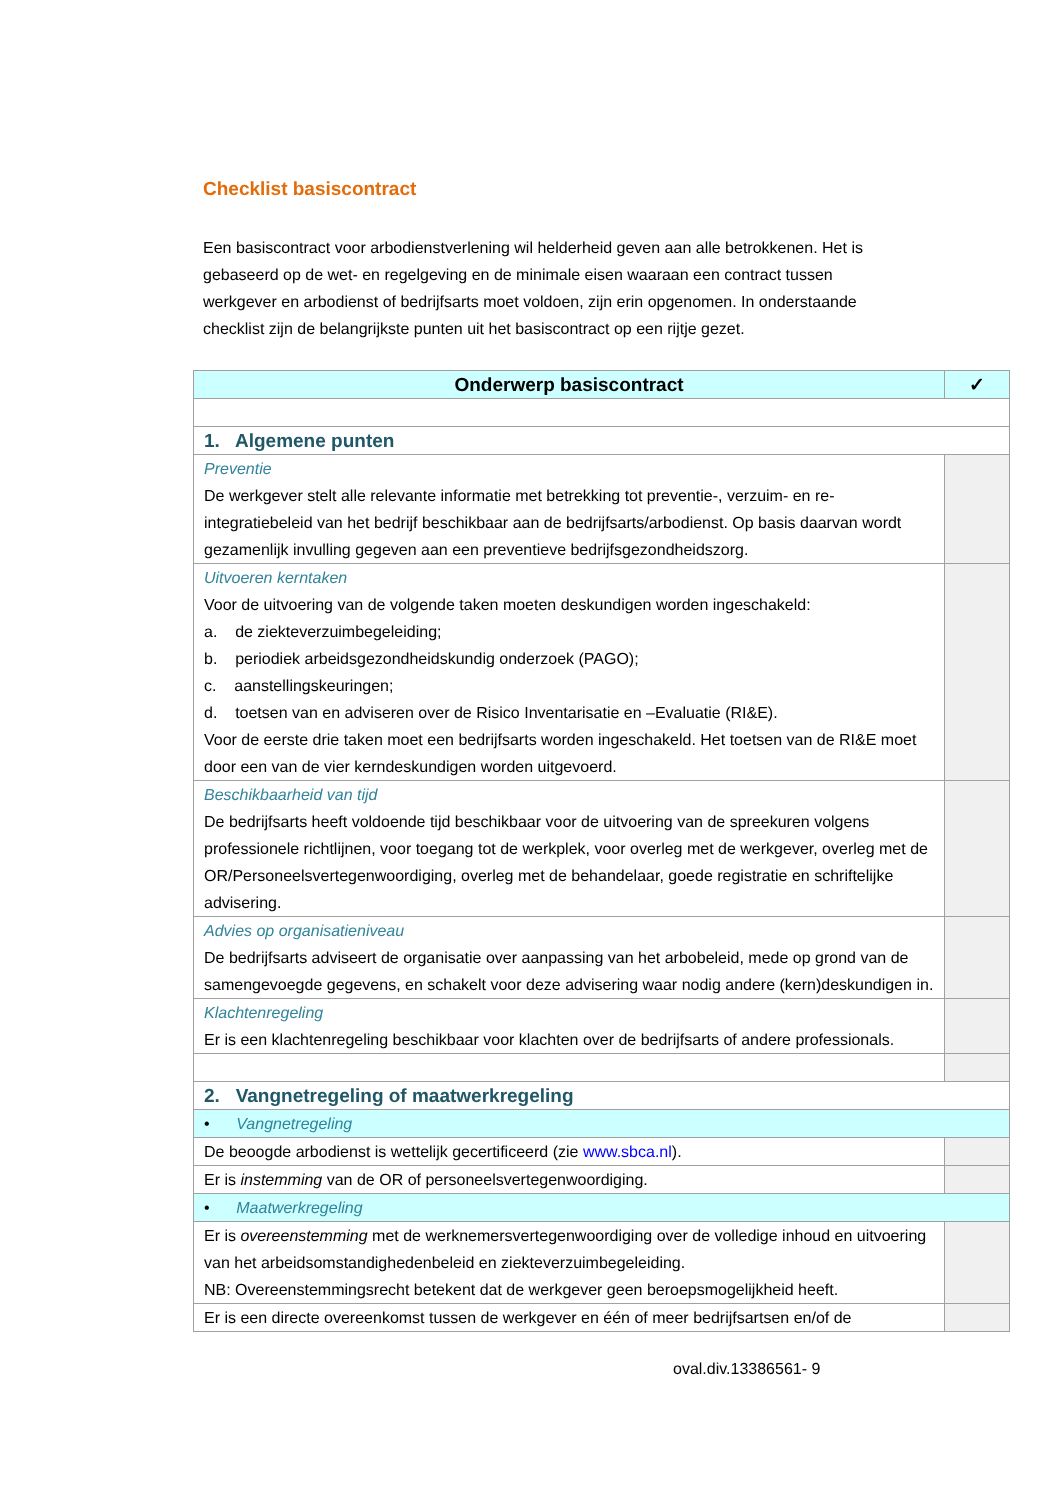Checklist basiscontract
Een basiscontract voor arbodienstverlening wil helderheid geven aan alle betrokkenen. Het is gebaseerd op de wet- en regelgeving en de minimale eisen waaraan een contract tussen werkgever en arbodienst of bedrijfsarts moet voldoen, zijn erin opgenomen. In onderstaande checklist zijn de belangrijkste punten uit het basiscontract op een rijtje gezet.
| Onderwerp basiscontract | ✓ |
| --- | --- |
| 1. Algemene punten | |
| Preventie De werkgever stelt alle relevante informatie met betrekking tot preventie-, verzuim- en re-integratiebeleid van het bedrijf beschikbaar aan de bedrijfsarts/arbodienst. Op basis daarvan wordt gezamenlijk invulling gegeven aan een preventieve bedrijfsgezondheidszorg. | |
| Uitvoeren kerntaken Voor de uitvoering van de volgende taken moeten deskundigen worden ingeschakeld: a. de ziekteverzuimbegeleiding; b. periodiek arbeidsgezondheidskundig onderzoek (PAGO); c. aanstellingskeuringen; d. toetsen van en adviseren over de Risico Inventarisatie en –Evaluatie (RI&E). Voor de eerste drie taken moet een bedrijfsarts worden ingeschakeld. Het toetsen van de RI&E moet door een van de vier kerndeskundigen worden uitgevoerd. | |
| Beschikbaarheid van tijd De bedrijfsarts heeft voldoende tijd beschikbaar voor de uitvoering van de spreekuren volgens professionele richtlijnen, voor toegang tot de werkplek, voor overleg met de werkgever, overleg met de OR/Personeelsvertegenwoordiging, overleg met de behandelaar, goede registratie en schriftelijke advisering. | |
| Advies op organisatieniveau De bedrijfsarts adviseert de organisatie over aanpassing van het arbobeleid, mede op grond van de samengevoegde gegevens, en schakelt voor deze advisering waar nodig andere (kern)deskundigen in. | |
| Klachtenregeling Er is een klachtenregeling beschikbaar voor klachten over de bedrijfsarts of andere professionals. | |
| 2. Vangnetregeling of maatwerkregeling | |
| • Vangnetregeling | |
| De beoogde arbodienst is wettelijk gecertificeerd (zie www.sbca.nl ). | |
| Er is instemming van de OR of personeelsvertegenwoordiging. | |
| • Maatwerkregeling | |
| Er is overeenstemming met de werknemersvertegenwoordiging over de volledige inhoud en uitvoering van het arbeidsomstandighedenbeleid en ziekteverzuimbegeleiding. NB: Overeenstemmingsrecht betekent dat de werkgever geen beroepsmogelijkheid heeft. | |
| Er is een directe overeenkomst tussen de werkgever en één of meer bedrijfsartsen en/of de | |
oval.div.13386561- 9